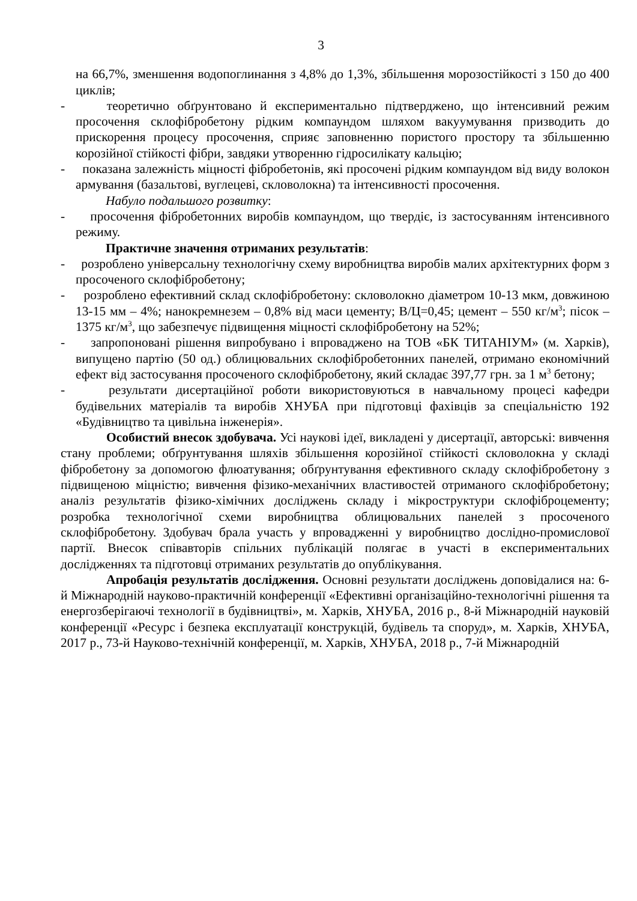3
на 66,7%, зменшення водопоглинання з 4,8% до 1,3%, збільшення морозостійкості з 150 до 400 циклів;
- теоретично обґрунтовано й експериментально підтверджено, що інтенсивний режим просочення склофібробетону рідким компаундом шляхом вакуумування призводить до прискорення процесу просочення, сприяє заповненню пористого простору та збільшенню корозійної стійкості фібри, завдяки утворенню гідросилікату кальцію;
- показана залежність міцності фібробетонів, які просочені рідким компаундом від виду волокон армування (базальтові, вуглецеві, скловолокна) та інтенсивності просочення.
Набуло подальшого розвитку:
- просочення фібробетонних виробів компаундом, що твердіє, із застосуванням інтенсивного режиму.
Практичне значення отриманих результатів:
- розроблено універсальну технологічну схему виробництва виробів малих архітектурних форм з просоченого склофібробетону;
- розроблено ефективний склад склофібробетону: скловолокно діаметром 10-13 мкм, довжиною 13-15 мм – 4%; нанокремнезем – 0,8% від маси цементу; В/Ц=0,45; цемент – 550 кг/м<sup>3</sup>; пісок – 1375 кг/м<sup>3</sup>, що забезпечує підвищення міцності склофібробетону на 52%;
- запропоновані рішення випробувано і впроваджено на ТОВ «БК ТИТАНІУМ» (м. Харків), випущено партію (50 од.) облицювальних склофібробетонних панелей, отримано економічний ефект від застосування просоченого склофібробетону, який складає 397,77 грн. за 1 м<sup>3</sup> бетону;
- результати дисертаційної роботи використовуються в навчальному процесі кафедри будівельних матеріалів та виробів ХНУБА при підготовці фахівців за спеціальністю 192 «Будівництво та цивільна інженерія».
Особистий внесок здобувача. Усі наукові ідеї, викладені у дисертації, авторські: вивчення стану проблеми; обґрунтування шляхів збільшення корозійної стійкості скловолокна у складі фібробетону за допомогою флюатування; обґрунтування ефективного складу склофібробетону з підвищеною міцністю; вивчення фізико-механічних властивостей отриманого склофібробетону; аналіз результатів фізико-хімічних досліджень складу і мікроструктури склофіброцементу; розробка технологічної схеми виробництва облицювальних панелей з просоченого склофібробетону. Здобувач брала участь у впровадженні у виробництво дослідно-промислової партії. Внесок співавторів спільних публікацій полягає в участі в експериментальних дослідженнях та підготовці отриманих результатів до опублікування.
Апробація результатів дослідження. Основні результати досліджень доповідалися на: 6-й Міжнародній науково-практичній конференції «Ефективні організаційно-технологічні рішення та енергозберігаючі технології в будівництві», м. Харків, ХНУБА, 2016 р., 8-й Міжнародній науковій конференції «Ресурс і безпека експлуатації конструкцій, будівель та споруд», м. Харків, ХНУБА, 2017 р., 73-й Науково-технічній конференції, м. Харків, ХНУБА, 2018 р., 7-й Міжнародній